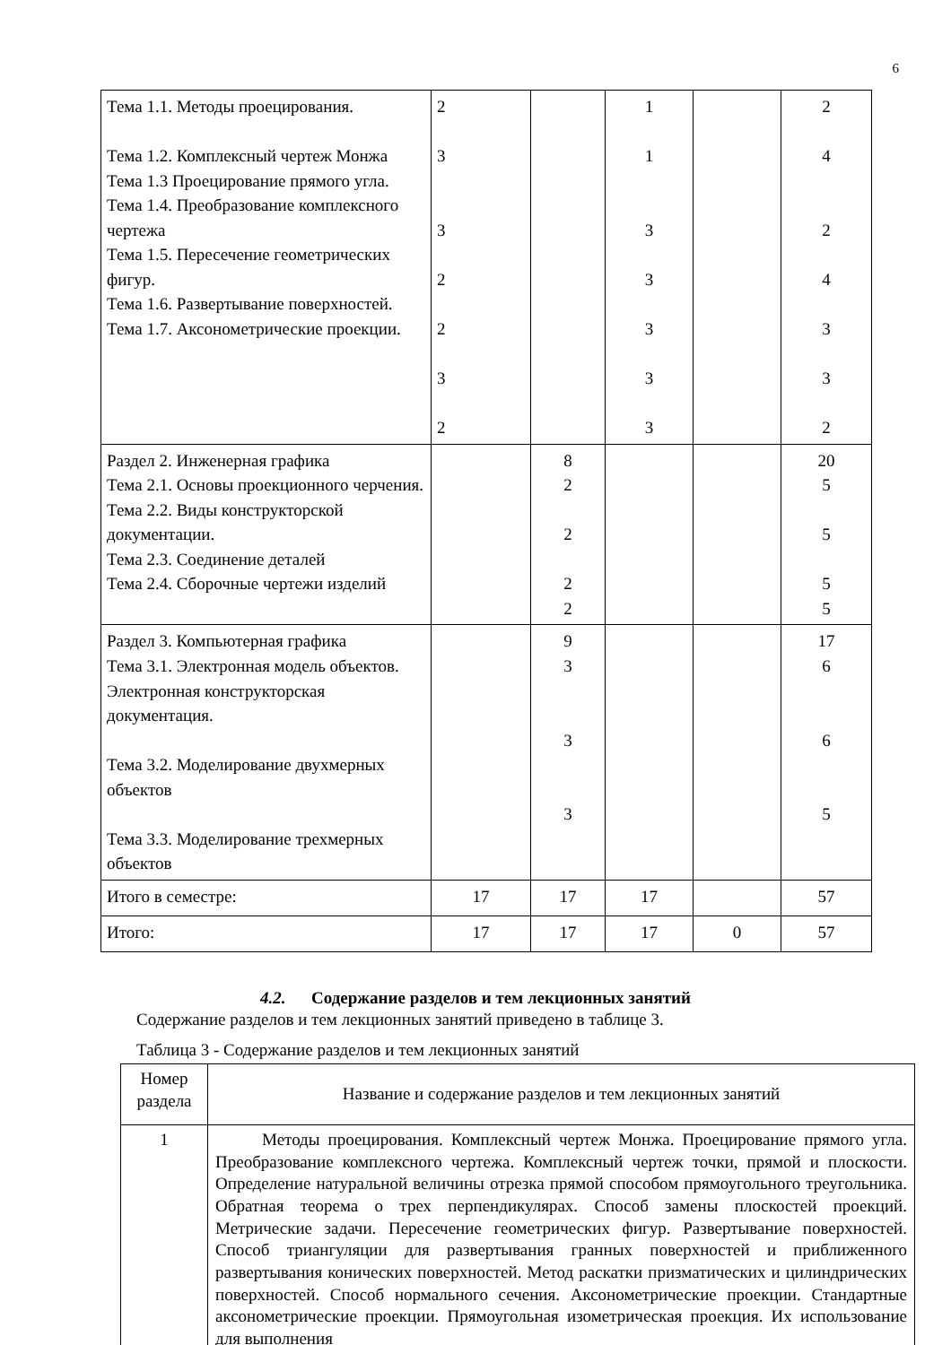6
| Тема 1.1. Методы проецирования. Тема 1.2. Комплексный чертеж Монжа Тема 1.3 Проецирование прямого угла. Тема 1.4. Преобразование комплексного чертежа Тема 1.5. Пересечение геометрических фигур. Тема 1.6. Развертывание поверхностей. Тема 1.7. Аксонометрические проекции. | 2 3 3 2 2 3 2 | | 1 1 3 3 3 3 3 | | 2 4 2 4 3 3 2 |
| Раздел 2. Инженерная графика Тема 2.1. Основы проекционного черчения. Тема 2.2. Виды конструкторской документации. Тема 2.3. Соединение деталей Тема 2.4. Сборочные чертежи изделий | | 8 2 2 2 2 | | | 20 5 5 5 5 |
| Раздел 3. Компьютерная графика Тема 3.1. Электронная модель объектов. Электронная конструкторская документация. Тема 3.2. Моделирование двухмерных объектов Тема 3.3. Моделирование трехмерных объектов | | 9 3 3 3 | | | 17 6 6 5 |
| Итого в семестре: | 17 | 17 | 17 | | 57 |
| Итого: | 17 | 17 | 17 | 0 | 57 |
4.2. Содержание разделов и тем лекционных занятий
Содержание разделов и тем лекционных занятий приведено в таблице 3.
Таблица 3 - Содержание разделов и тем лекционных занятий
| Номер раздела | Название и содержание разделов и тем лекционных занятий |
| --- | --- |
| 1 | Методы проецирования. Комплексный чертеж Монжа. Проецирование прямого угла. Преобразование комплексного чертежа. Комплексный чертеж точки, прямой и плоскости. Определение натуральной величины отрезка прямой способом прямоугольного треугольника. Обратная теорема о трех перпендикулярах. Способ замены плоскостей проекций. Метрические задачи. Пересечение геометрических фигур. Развертывание поверхностей. Способ триангуляции для развертывания гранных поверхностей и приближенного развертывания конических поверхностей. Метод раскатки призматических и цилиндрических поверхностей. Способ нормального сечения. Аксонометрические проекции. Стандартные аксонометрические проекции. Прямоугольная изометрическая проекция. Их использование для выполнения |